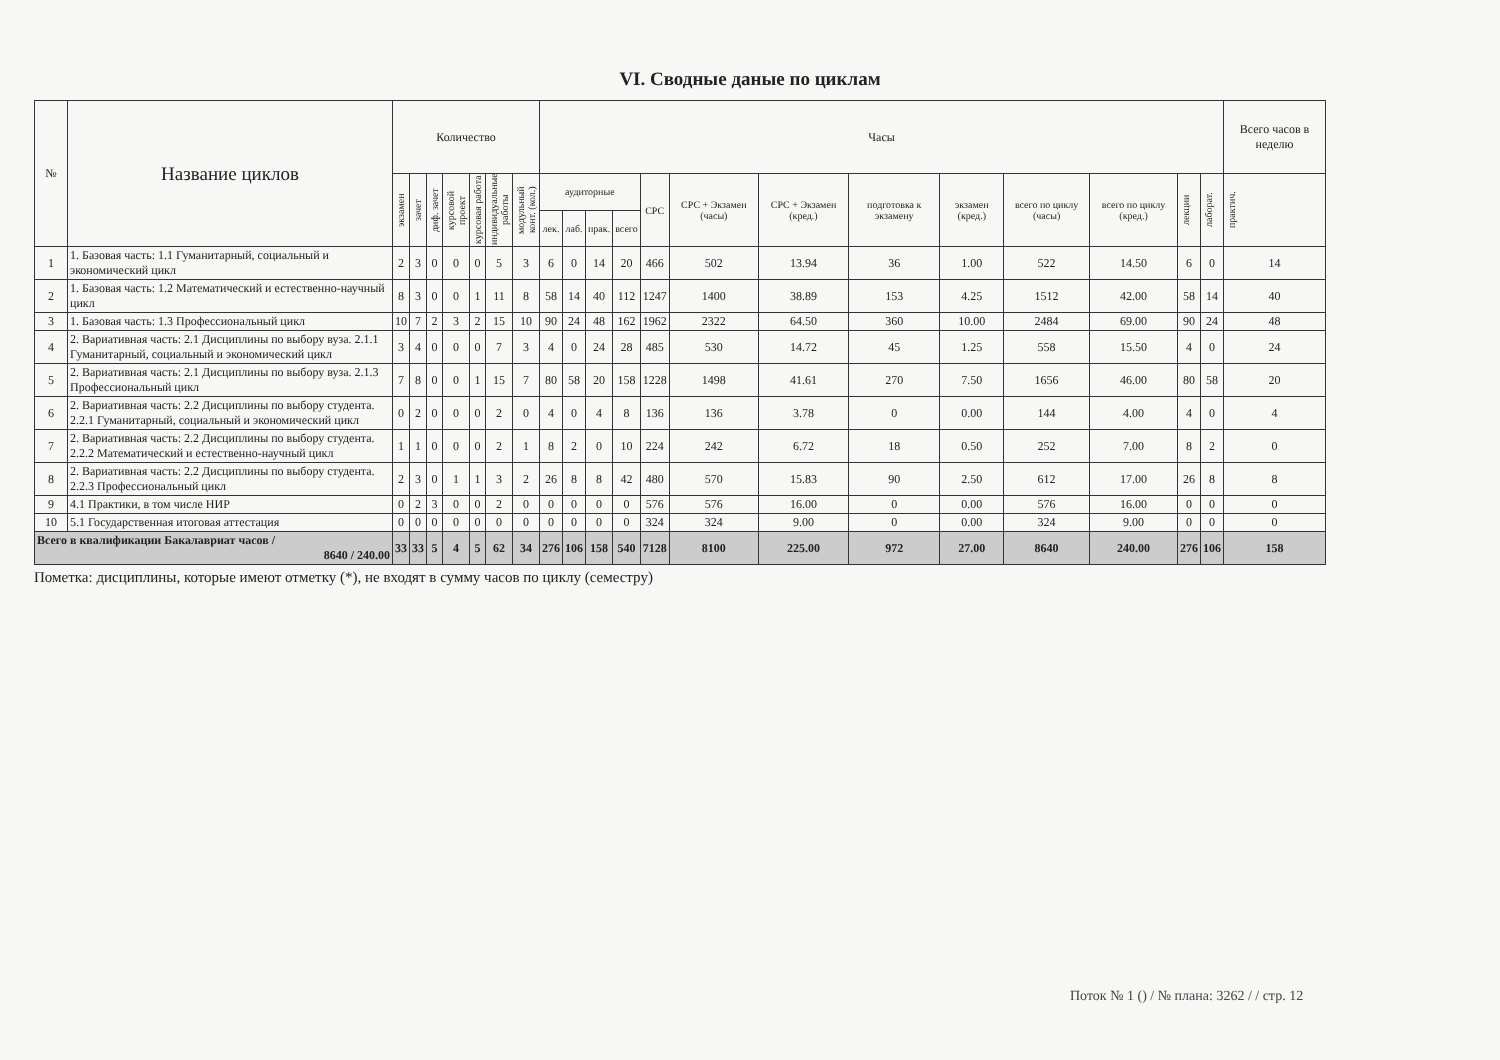VI. Сводные даные по циклам
| № | Название циклов | Количество | | | | | | | Часы | | | | | | | | | | | | | Всего часов в неделю |
| --- | --- | --- | --- | --- | --- | --- | --- | --- | --- | --- | --- | --- | --- | --- | --- | --- | --- | --- | --- | --- | --- | --- |
| | | экзамен | зачет | диф. зачет | курсовой проект | курсовая работа | индивидуальные работы | модульный конт. (кол.) | аудиторные | | | | СРС | СРС + Экзамен (часы) | СРС + Экзамен (кред.) | подготовка к экзамену | экзамен (кред.) | всего по циклу (часы) | всего по циклу (кред.) | лекции | лаборат. | практич. |
| | | | | | | | | | лек. | лаб. | прак. | всего | | | | | | | | | | |
| 1 | 1. Базовая часть: 1.1 Гуманитарный, социальный и экономический цикл | 2 | 3 | 0 | 0 | 0 | 5 | 3 | 6 | 0 | 14 | 20 | 466 | 502 | 13.94 | 36 | 1.00 | 522 | 14.50 | 6 | 0 | 14 |
| 2 | 1. Базовая часть: 1.2 Математический и естественно-научный цикл | 8 | 3 | 0 | 0 | 1 | 11 | 8 | 58 | 14 | 40 | 112 | 1247 | 1400 | 38.89 | 153 | 4.25 | 1512 | 42.00 | 58 | 14 | 40 |
| 3 | 1. Базовая часть: 1.3 Профессиональный цикл | 10 | 7 | 2 | 3 | 2 | 15 | 10 | 90 | 24 | 48 | 162 | 1962 | 2322 | 64.50 | 360 | 10.00 | 2484 | 69.00 | 90 | 24 | 48 |
| 4 | 2. Вариативная часть: 2.1 Дисциплины по выбору вуза. 2.1.1 Гуманитарный, социальный и экономический цикл | 3 | 4 | 0 | 0 | 0 | 7 | 3 | 4 | 0 | 24 | 28 | 485 | 530 | 14.72 | 45 | 1.25 | 558 | 15.50 | 4 | 0 | 24 |
| 5 | 2. Вариативная часть: 2.1 Дисциплины по выбору вуза. 2.1.3 Профессиональный цикл | 7 | 8 | 0 | 0 | 1 | 15 | 7 | 80 | 58 | 20 | 158 | 1228 | 1498 | 41.61 | 270 | 7.50 | 1656 | 46.00 | 80 | 58 | 20 |
| 6 | 2. Вариативная часть: 2.2 Дисциплины по выбору студента. 2.2.1 Гуманитарный, социальный и экономический цикл | 0 | 2 | 0 | 0 | 0 | 2 | 0 | 4 | 0 | 4 | 8 | 136 | 136 | 3.78 | 0 | 0.00 | 144 | 4.00 | 4 | 0 | 4 |
| 7 | 2. Вариативная часть: 2.2 Дисциплины по выбору студента. 2.2.2 Математический и естественно-научный цикл | 1 | 1 | 0 | 0 | 0 | 2 | 1 | 8 | 2 | 0 | 10 | 224 | 242 | 6.72 | 18 | 0.50 | 252 | 7.00 | 8 | 2 | 0 |
| 8 | 2. Вариативная часть: 2.2 Дисциплины по выбору студента. 2.2.3 Профессиональный цикл | 2 | 3 | 0 | 1 | 1 | 3 | 2 | 26 | 8 | 8 | 42 | 480 | 570 | 15.83 | 90 | 2.50 | 612 | 17.00 | 26 | 8 | 8 |
| 9 | 4.1 Практики, в том числе НИР | 0 | 2 | 3 | 0 | 0 | 2 | 0 | 0 | 0 | 0 | 0 | 576 | 576 | 16.00 | 0 | 0.00 | 576 | 16.00 | 0 | 0 | 0 |
| 10 | 5.1 Государственная итоговая аттестация | 0 | 0 | 0 | 0 | 0 | 0 | 0 | 0 | 0 | 0 | 0 | 324 | 324 | 9.00 | 0 | 0.00 | 324 | 9.00 | 0 | 0 | 0 |
| Всего в квалификации Бакалавриат часов / 8640 / 240.00 | | 33 | 33 | 5 | 4 | 5 | 62 | 34 | 276 | 106 | 158 | 540 | 7128 | 8100 | 225.00 | 972 | 27.00 | 8640 | 240.00 | 276 | 106 | 158 |
Пометка: дисциплины, которые имеют отметку (*), не входят в сумму часов по циклу (семестру)
Поток № 1 () / № плана: 3262 / / стр. 12